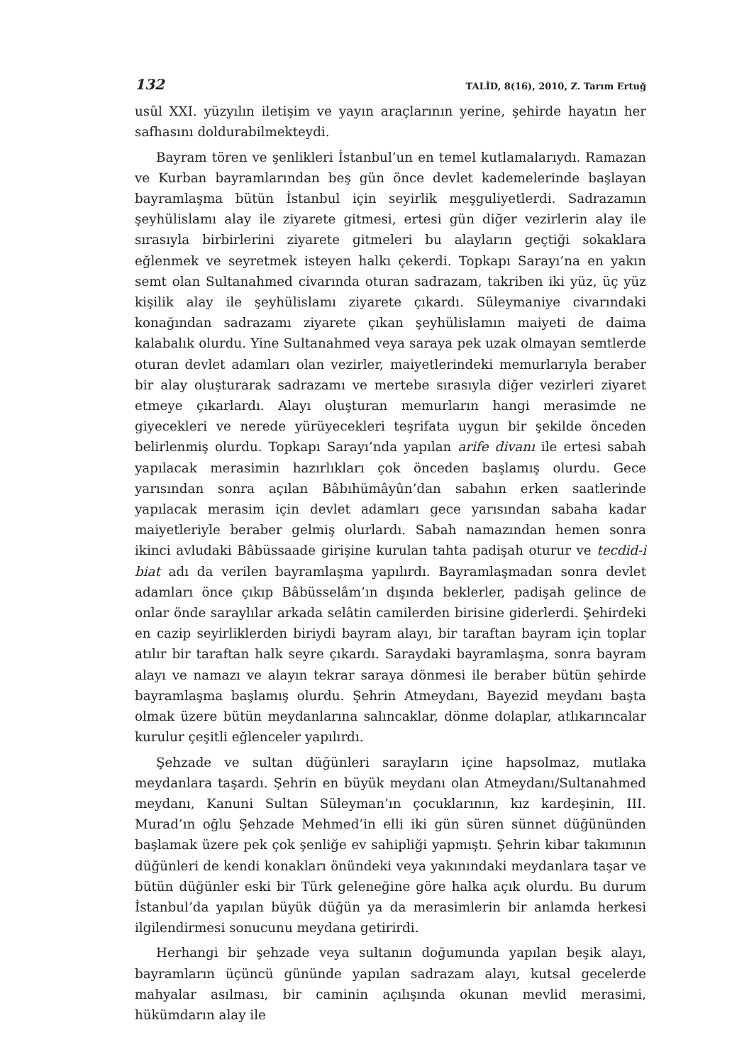132 TALİD, 8(16), 2010, Z. Tarım Ertuğ
usûl XXI. yüzyılın iletişim ve yayın araçlarının yerine, şehirde hayatın her safhasını doldurabilmekteydi.
Bayram tören ve şenlikleri İstanbul’un en temel kutlamalarıydı. Ramazan ve Kurban bayramlarından beş gün önce devlet kademelerinde başlayan bayramlaşma bütün İstanbul için seyirlik meşguliyetlerdi. Sadrazamın şeyhülislamı alay ile ziyarete gitmesi, ertesi gün diğer vezirlerin alay ile sırasıyla birbirlerini ziyarete gitmeleri bu alayların geçtiği sokaklara eğlenmek ve seyretmek isteyen halkı çekerdi. Topkapı Sarayı’na en yakın semt olan Sultanahmed civarında oturan sadrazam, takriben iki yüz, üç yüz kişilik alay ile şeyhülislamı ziyarete çıkardı. Süleymaniye civarındaki konağından sadrazamı ziyarete çıkan şeyhülislamın maiyeti de daima kalabalık olurdu. Yine Sultanahmed veya saraya pek uzak olmayan semtlerde oturan devlet adamları olan vezirler, maiyetlerindeki memurlarıyla beraber bir alay oluşturarak sadrazamı ve mertebe sırasıyla diğer vezirleri ziyaret etmeye çıkarlardı. Alayı oluşturan memurların hangi merasimde ne giyecekleri ve nerede yürüyecekleri teşrifata uygun bir şekilde önceden belirlenmiş olurdu. Topkapı Sarayı’nda yapılan arife divanı ile ertesi sabah yapılacak merasimin hazırlıkları çok önceden başlamış olurdu. Gece yarısından sonra açılan Bâbıhümâyûn’dan sabahın erken saatlerinde yapılacak merasim için devlet adamları gece yarısından sabaha kadar maiyetleriyle beraber gelmiş olurlardı. Sabah namazından hemen sonra ikinci avludaki Bâbüssaade girişine kurulan tahta padişah oturur ve tecdid-i biat adı da verilen bayramlaşma yapılırdı. Bayramlaşmadan sonra devlet adamları önce çıkıp Bâbüsselâm’ın dışında beklerler, padişah gelince de onlar önde saraylılar arkada selâtin camilerden birisine giderlerdi. Şehirdeki en cazip seyirliklerden biriydi bayram alayı, bir taraftan bayram için toplar atılır bir taraftan halk seyre çıkardı. Saraydaki bayramlaşma, sonra bayram alayı ve namazı ve alayın tekrar saraya dönmesi ile beraber bütün şehirde bayramlaşma başlamış olurdu. Şehrin Atmeydanı, Bayezid meydanı başta olmak üzere bütün meydanlarına salıncaklar, dönme dolaplar, atlıkarıncalar kurulur çeşitli eğlenceler yapılırdı.
Şehzade ve sultan düğünleri sarayların içine hapsolmaz, mutlaka meydanlara taşardı. Şehrin en büyük meydanı olan Atmeydanı/Sultanahmed meydanı, Kanuni Sultan Süleyman’ın çocuklarının, kız kardeşinin, III. Murad’ın oğlu Şehzade Mehmed’in elli iki gün süren sünnet düğününden başlamak üzere pek çok şenliğe ev sahipliği yapmıştı. Şehrin kibar takımının düğünleri de kendi konakları önündeki veya yakınındaki meydanlara taşar ve bütün düğünler eski bir Türk geleneğine göre halka açık olurdu. Bu durum İstanbul’da yapılan büyük düğün ya da merasimlerin bir anlamda herkesi ilgilendirmesi sonucunu meydana getirirdi.
Herhangi bir şehzade veya sultanın doğumunda yapılan beşik alayı, bayramların üçüncü gününde yapılan sadrazam alayı, kutsal gecelerde mahyalar asılması, bir caminin açılışında okunan mevlid merasimi, hükümdarın alay ile